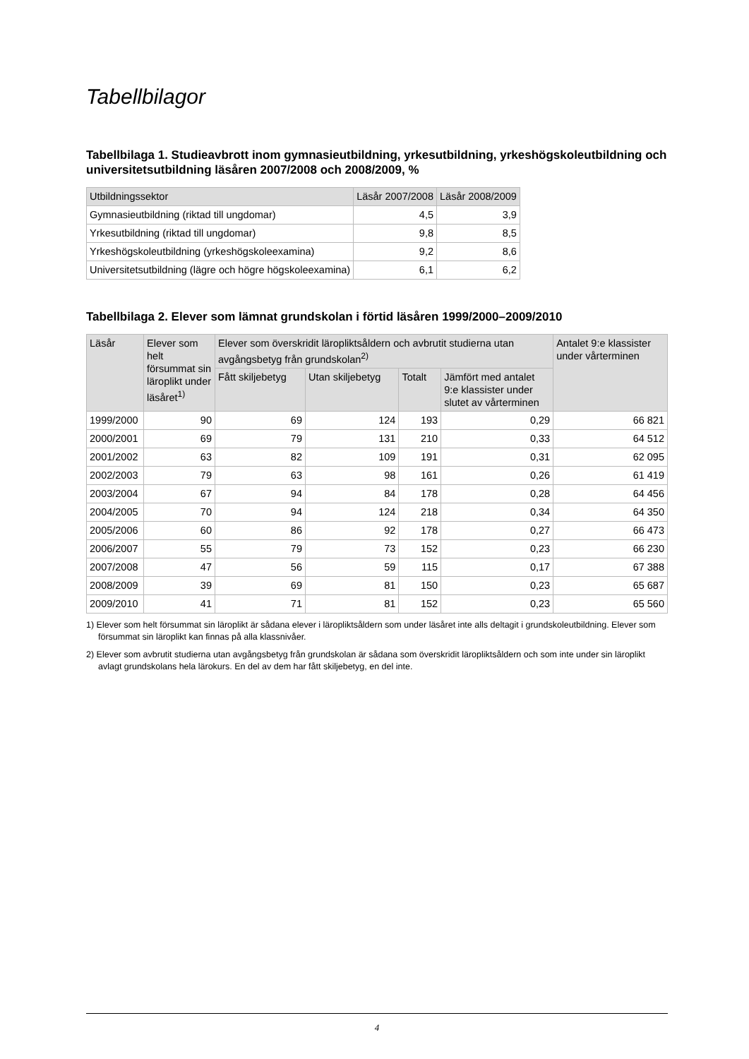Tabellbilagor
Tabellbilaga 1. Studieavbrott inom gymnasieutbildning, yrkesutbildning, yrkeshögskoleutbildning och universitetsutbildning läsåren 2007/2008 och 2008/2009, %
| Utbildningssektor | Läsår 2007/2008 | Läsår 2008/2009 |
| --- | --- | --- |
| Gymnasieutbildning (riktad till ungdomar) | 4,5 | 3,9 |
| Yrkesutbildning (riktad till ungdomar) | 9,8 | 8,5 |
| Yrkeshögskoleutbildning (yrkeshögskoleexamina) | 9,2 | 8,6 |
| Universitetsutbildning (lägre och högre högskoleexamina) | 6,1 | 6,2 |
Tabellbilaga 2. Elever som lämnat grundskolan i förtid läsåren 1999/2000–2009/2010
| Läsår | Elever som helt försummat sin läroplikt under läsåret<sup>1)</sup> | Elever som överskridit läropliktsåldern och avbrutit studierna utan avgångsbetyg från grundskolan<sup>2)</sup> | | | | Antalet 9:e klassister under vårterminen |
| --- | --- | --- | --- | --- | --- | --- |
| | | Fått skiljebetyg | Utan skiljebetyg | Totalt | Jämfört med antalet 9:e klassister under slutet av vårterminen | |
| 1999/2000 | 90 | 69 | 124 | 193 | 0,29 | 66 821 |
| 2000/2001 | 69 | 79 | 131 | 210 | 0,33 | 64 512 |
| 2001/2002 | 63 | 82 | 109 | 191 | 0,31 | 62 095 |
| 2002/2003 | 79 | 63 | 98 | 161 | 0,26 | 61 419 |
| 2003/2004 | 67 | 94 | 84 | 178 | 0,28 | 64 456 |
| 2004/2005 | 70 | 94 | 124 | 218 | 0,34 | 64 350 |
| 2005/2006 | 60 | 86 | 92 | 178 | 0,27 | 66 473 |
| 2006/2007 | 55 | 79 | 73 | 152 | 0,23 | 66 230 |
| 2007/2008 | 47 | 56 | 59 | 115 | 0,17 | 67 388 |
| 2008/2009 | 39 | 69 | 81 | 150 | 0,23 | 65 687 |
| 2009/2010 | 41 | 71 | 81 | 152 | 0,23 | 65 560 |
1) Elever som helt försummat sin läroplikt är sådana elever i läropliktsåldern som under läsåret inte alls deltagit i grundskoleutbildning. Elever som försummat sin läroplikt kan finnas på alla klassnivåer.
2) Elever som avbrutit studierna utan avgångsbetyg från grundskolan är sådana som överskridit läropliktsåldern och som inte under sin läroplikt avlagt grundskolans hela lärokurs. En del av dem har fått skiljebetyg, en del inte.
4